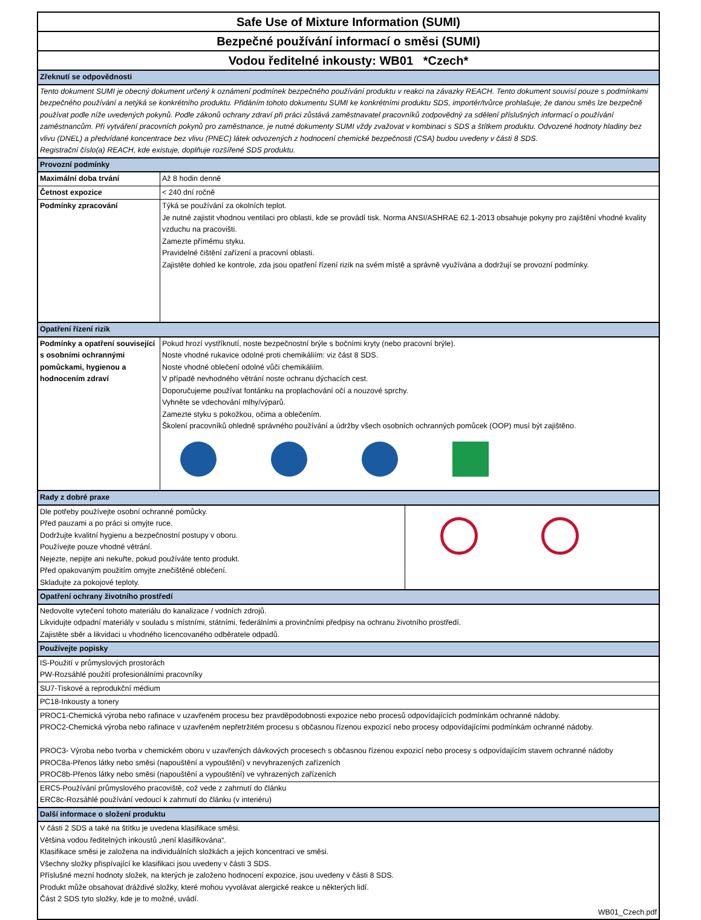Safe Use of Mixture Information (SUMI)
Bezpečné používání informací o směsi (SUMI)
Vodou ředitelné inkousty: WB01 *Czech*
| Zřeknutí se odpovědnosti | |
| Tento dokument SUMI je obecný dokument určený k oznámení podmínek bezpečného používání produktu v reakci na závazky REACH. Tento dokument souvisí pouze s podmínkami bezpečného používání a netýká se konkrétního produktu. Přidáním tohoto dokumentu SUMI ke konkrétními produktu SDS, importér/tvůrce prohlašuje, že danou směs lze bezpečně používat podle níže uvedených pokynů. Podle zákonů ochrany zdraví při práci zůstává zaměstnavatel pracovníků zodpovědný za sdělení příslušných informací o používání zaměstnancům. Při vytváření pracovních pokynů pro zaměstnance, je nutné dokumenty SUMI vždy zvažovat v kombinaci s SDS a štítkem produktu. Odvozené hodnoty hladiny bez vlivu (DNEL) a předvídané koncentrace bez vlivu (PNEC) látek odvozených z hodnocení chemické bezpečnosti (CSA) budou uvedeny v části 8 SDS. Registrační číslo(a) REACH, kde existuje, doplňuje rozšířené SDS produktu. | |
| Provozní podmínky | |
| Maximální doba trvání | Až 8 hodin denně |
| Četnost expozice | < 240 dní ročně |
| Podmínky zpracování | Týká se používání za okolních teplot. Je nutné zajistit vhodnou ventilaci pro oblasti, kde se provádí tisk. Norma ANSI/ASHRAE 62.1-2013 obsahuje pokyny pro zajištění vhodné kvality vzduchu na pracovišti. Zamezte přímému styku. Pravidelné čištění zařízení a pracovní oblasti. Zajistěte dohled ke kontrole, zda jsou opatření řízení rizik na svém místě a správně využívána a dodržují se provozní podmínky. |
| Opatření řízení rizik | |
| Podmínky a opatření související s osobními ochrannými pomůckami, hygienou a hodnocením zdraví | Pokud hrozí vystříknutí, noste bezpečnostní brýle s bočními kryty (nebo pracovní brýle). Noste vhodné rukavice odolné proti chemikáliím: viz část 8 SDS. Noste vhodné oblečení odolné vůči chemikáliím. V případě nevhodného větrání noste ochranu dýchacích cest. Doporučujeme používat fontánku na proplachování očí a nouzové sprchy. Vyhněte se vdechování mlhy/výparů. Zamezte styku s pokožkou, očima a oblečením. Školení pracovníků ohledně správného používání a údržby všech osobních ochranných pomůcek (OOP) musí být zajištěno. |
| Rady z dobré praxe | |
| Dle potřeby používejte osobní ochranné pomůcky. Před pauzami a po práci si omyjte ruce. Dodržujte kvalitní hygienu a bezpečnostní postupy v oboru. Používejte pouze vhodné větrání. Nejezte, nepijte ani nekuřte, pokud používáte tento produkt. Před opakovaným použitím omyjte znečištěné oblečení. Skladujte za pokojové teploty. | |
| Opatření ochrany životního prostředí | |
| Nedovolte vytečení tohoto materiálu do kanalizace / vodních zdrojů. Likvidujte odpadní materiály v souladu s místními, státními, federálními a provinčními předpisy na ochranu životního prostředí. Zajistěte sběr a likvidaci u vhodného licencovaného odběratele odpadů. | |
| Používejte popisky | |
| IS-Použití v průmyslových prostorách PW-Rozsáhlé použití profesionálními pracovníky | |
| SU7-Tiskové a reprodukční médium | |
| PC18-Inkousty a tonery | |
| PROC1-Chemická výroba nebo rafinace v uzavřeném procesu bez pravděpodobnosti expozice nebo procesů odpovídajících podmínkám ochranné nádoby. PROC2-Chemická výroba nebo rafinace v uzavřeném nepřetržitém procesu s občasnou řízenou expozicí nebo procesy odpovídajícími podmínkám ochranné nádoby. PROC3- Výroba nebo tvorba v chemickém oboru v uzavřených dávkových procesech s občasnou řízenou expozicí nebo procesy s odpovídajícím stavem ochranné nádoby PROC8a-Přenos látky nebo směsi (napouštění a vypouštění) v nevyhrazených zařízeních PROC8b-Přenos látky nebo směsi (napouštění a vypouštění) ve vyhrazených zařízeních | |
| ERC5-Používání průmyslového pracoviště, což vede z zahrnutí do článku ERC8c-Rozsáhlé používání vedoucí k zahrnutí do článku (v interiéru) | |
| Další informace o složení produktu | |
| V části 2 SDS a také na štítku je uvedena klasifikace směsi. Většina vodou ředitelných inkoustů „není klasifikována“. Klasifikace směsi je založena na individuálních složkách a jejich koncentraci ve směsi. Všechny složky přispívající ke klasifikaci jsou uvedeny v části 3 SDS. Příslušné mezní hodnoty složek, na kterých je založeno hodnocení expozice, jsou uvedeny v části 8 SDS. Produkt může obsahovat dráždivé složky, které mohou vyvolávat alergické reakce u některých lidí. Část 2 SDS tyto složky, kde je to možné, uvádí. | |
| WB01_Czech.pdf | |